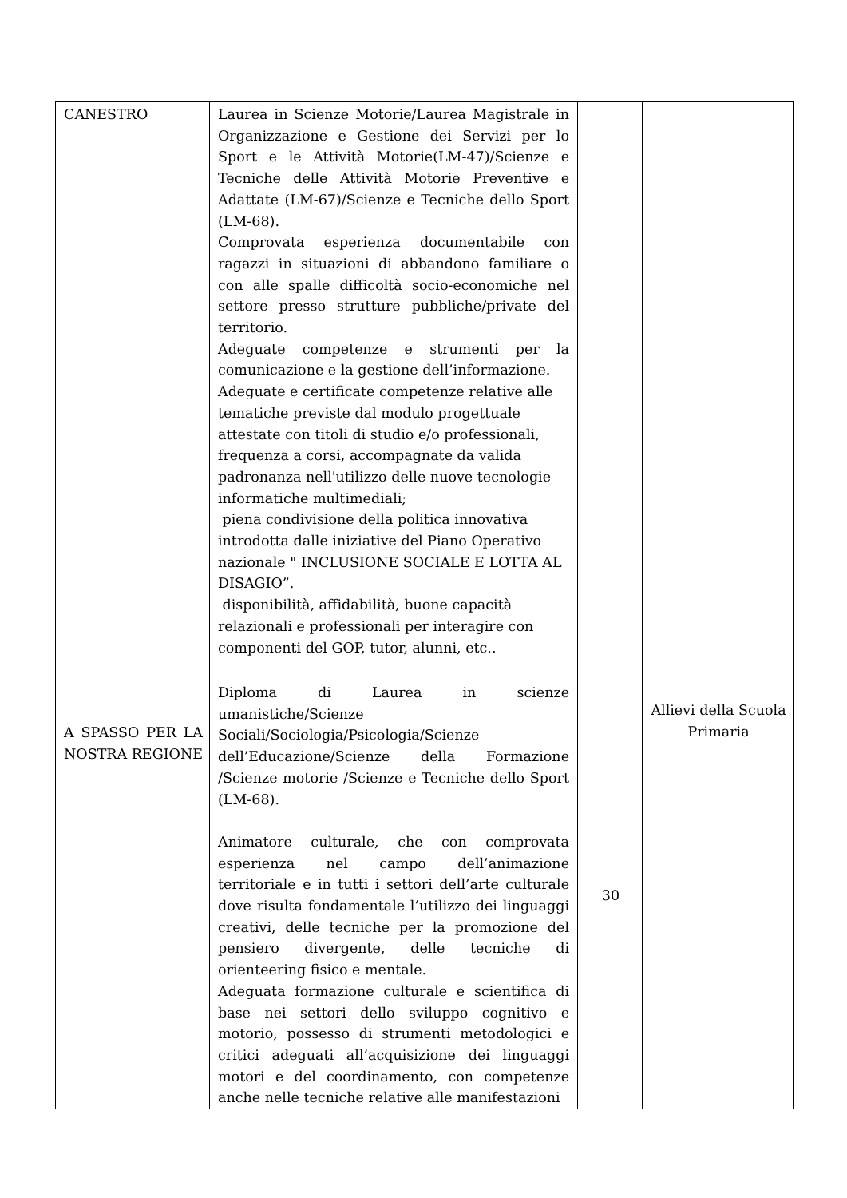| CANESTRO | Laurea in Scienze Motorie/Laurea Magistrale in Organizzazione e Gestione dei Servizi per lo Sport e le Attività Motorie(LM-47)/Scienze e Tecniche delle Attività Motorie Preventive e Adattate (LM-67)/Scienze e Tecniche dello Sport (LM-68). Comprovata esperienza documentabile con ragazzi in situazioni di abbandono familiare o con alle spalle difficoltà socio-economiche nel settore presso strutture pubbliche/private del territorio. Adeguate competenze e strumenti per la comunicazione e la gestione dell’informazione. Adeguate e certificate competenze relative alle tematiche previste dal modulo progettuale attestate con titoli di studio e/o professionali, frequenza a corsi, accompagnate da valida padronanza nell'utilizzo delle nuove tecnologie informatiche multimediali; piena condivisione della politica innovativa introdotta dalle iniziative del Piano Operativo nazionale " INCLUSIONE SOCIALE E LOTTA AL DISAGIO”. disponibilità, affidabilità, buone capacità relazionali e professionali per interagire con componenti del GOP, tutor, alunni, etc.. | | |
| A SPASSO PER LA NOSTRA REGIONE | Diploma di Laurea in scienze umanistiche/Scienze Sociali/Sociologia/Psicologia/Scienze dell’Educazione/Scienze della Formazione /Scienze motorie /Scienze e Tecniche dello Sport (LM-68). Animatore culturale, che con comprovata esperienza nel campo dell’animazione territoriale e in tutti i settori dell’arte culturale dove risulta fondamentale l’utilizzo dei linguaggi creativi, delle tecniche per la promozione del pensiero divergente, delle tecniche di orienteering fisico e mentale. Adeguata formazione culturale e scientifica di base nei settori dello sviluppo cognitivo e motorio, possesso di strumenti metodologici e critici adeguati all’acquisizione dei linguaggi motori e del coordinamento, con competenze anche nelle tecniche relative alle manifestazioni | 30 | Allievi della Scuola Primaria |